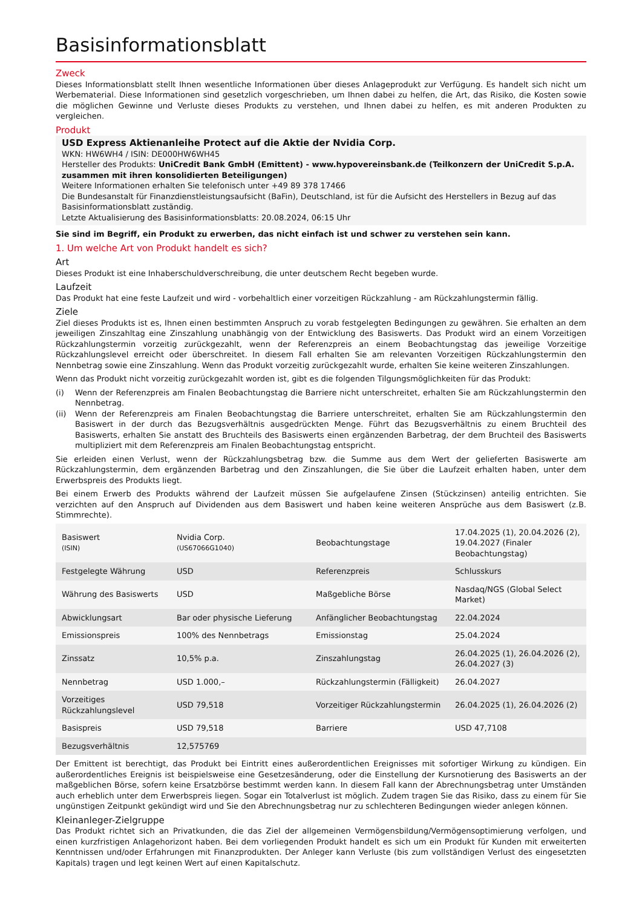Basisinformationsblatt
Zweck
Dieses Informationsblatt stellt Ihnen wesentliche Informationen über dieses Anlageprodukt zur Verfügung. Es handelt sich nicht um Werbematerial. Diese Informationen sind gesetzlich vorgeschrieben, um Ihnen dabei zu helfen, die Art, das Risiko, die Kosten sowie die möglichen Gewinne und Verluste dieses Produkts zu verstehen, und Ihnen dabei zu helfen, es mit anderen Produkten zu vergleichen.
Produkt
USD Express Aktienanleihe Protect auf die Aktie der Nvidia Corp.
WKN: HW6WH4 / ISIN: DE000HW6WH45
Hersteller des Produkts: UniCredit Bank GmbH (Emittent) - www.hypovereinsbank.de (Teilkonzern der UniCredit S.p.A. zusammen mit ihren konsolidierten Beteiligungen)
Weitere Informationen erhalten Sie telefonisch unter +49 89 378 17466
Die Bundesanstalt für Finanzdienstleistungsaufsicht (BaFin), Deutschland, ist für die Aufsicht des Herstellers in Bezug auf das Basisinformationsblatt zuständig.
Letzte Aktualisierung des Basisinformationsblatts: 20.08.2024, 06:15 Uhr
Sie sind im Begriff, ein Produkt zu erwerben, das nicht einfach ist und schwer zu verstehen sein kann.
1. Um welche Art von Produkt handelt es sich?
Art
Dieses Produkt ist eine Inhaberschuldverschreibung, die unter deutschem Recht begeben wurde.
Laufzeit
Das Produkt hat eine feste Laufzeit und wird - vorbehaltlich einer vorzeitigen Rückzahlung - am Rückzahlungstermin fällig.
Ziele
Ziel dieses Produkts ist es, Ihnen einen bestimmten Anspruch zu vorab festgelegten Bedingungen zu gewähren. Sie erhalten an dem jeweiligen Zinszahltag eine Zinszahlung unabhängig von der Entwicklung des Basiswerts. Das Produkt wird an einem Vorzeitigen Rückzahlungstermin vorzeitig zurückgezahlt, wenn der Referenzpreis an einem Beobachtungstag das jeweilige Vorzeitige Rückzahlungslevel erreicht oder überschreitet. In diesem Fall erhalten Sie am relevanten Vorzeitigen Rückzahlungstermin den Nennbetrag sowie eine Zinszahlung. Wenn das Produkt vorzeitig zurückgezahlt wurde, erhalten Sie keine weiteren Zinszahlungen.
Wenn das Produkt nicht vorzeitig zurückgezahlt worden ist, gibt es die folgenden Tilgungsmöglichkeiten für das Produkt:
(i) Wenn der Referenzpreis am Finalen Beobachtungstag die Barriere nicht unterschreitet, erhalten Sie am Rückzahlungstermin den Nennbetrag.
(ii) Wenn der Referenzpreis am Finalen Beobachtungstag die Barriere unterschreitet, erhalten Sie am Rückzahlungstermin den Basiswert in der durch das Bezugsverhältnis ausgedrückten Menge. Führt das Bezugsverhältnis zu einem Bruchteil des Basiswerts, erhalten Sie anstatt des Bruchteils des Basiswerts einen ergänzenden Barbetrag, der dem Bruchteil des Basiswerts multipliziert mit dem Referenzpreis am Finalen Beobachtungstag entspricht.
Sie erleiden einen Verlust, wenn der Rückzahlungsbetrag bzw. die Summe aus dem Wert der gelieferten Basiswerte am Rückzahlungstermin, dem ergänzenden Barbetrag und den Zinszahlungen, die Sie über die Laufzeit erhalten haben, unter dem Erwerbspreis des Produkts liegt.
Bei einem Erwerb des Produkts während der Laufzeit müssen Sie aufgelaufene Zinsen (Stückzinsen) anteilig entrichten. Sie verzichten auf den Anspruch auf Dividenden aus dem Basiswert und haben keine weiteren Ansprüche aus dem Basiswert (z.B. Stimmrechte).
| Basiswert (ISIN) | Nvidia Corp. (US67066G1040) | Beobachtungstage | 17.04.2025 (1), 20.04.2026 (2), 19.04.2027 (Finaler Beobachtungstag) |
| Festgelegte Währung | USD | Referenzpreis | Schlusskurs |
| Währung des Basiswerts | USD | Maßgebliche Börse | Nasdaq/NGS (Global Select Market) |
| Abwicklungsart | Bar oder physische Lieferung | Anfänglicher Beobachtungstag | 22.04.2024 |
| Emissionspreis | 100% des Nennbetrags | Emissionstag | 25.04.2024 |
| Zinssatz | 10,5% p.a. | Zinszahlungstag | 26.04.2025 (1), 26.04.2026 (2), 26.04.2027 (3) |
| Nennbetrag | USD 1.000,– | Rückzahlungstermin (Fälligkeit) | 26.04.2027 |
| Vorzeitiges Rückzahlungslevel | USD 79,518 | Vorzeitiger Rückzahlungstermin | 26.04.2025 (1), 26.04.2026 (2) |
| Basispreis | USD 79,518 | Barriere | USD 47,7108 |
| Bezugsverhältnis | 12,575769 | | |
Der Emittent ist berechtigt, das Produkt bei Eintritt eines außerordentlichen Ereignisses mit sofortiger Wirkung zu kündigen. Ein außerordentliches Ereignis ist beispielsweise eine Gesetzesänderung, oder die Einstellung der Kursnotierung des Basiswerts an der maßgeblichen Börse, sofern keine Ersatzbörse bestimmt werden kann. In diesem Fall kann der Abrechnungsbetrag unter Umständen auch erheblich unter dem Erwerbspreis liegen. Sogar ein Totalverlust ist möglich. Zudem tragen Sie das Risiko, dass zu einem für Sie ungünstigen Zeitpunkt gekündigt wird und Sie den Abrechnungsbetrag nur zu schlechteren Bedingungen wieder anlegen können.
Kleinanleger-Zielgruppe
Das Produkt richtet sich an Privatkunden, die das Ziel der allgemeinen Vermögensbildung/Vermögensoptimierung verfolgen, und einen kurzfristigen Anlagehorizont haben. Bei dem vorliegenden Produkt handelt es sich um ein Produkt für Kunden mit erweiterten Kenntnissen und/oder Erfahrungen mit Finanzprodukten. Der Anleger kann Verluste (bis zum vollständigen Verlust des eingesetzten Kapitals) tragen und legt keinen Wert auf einen Kapitalschutz.